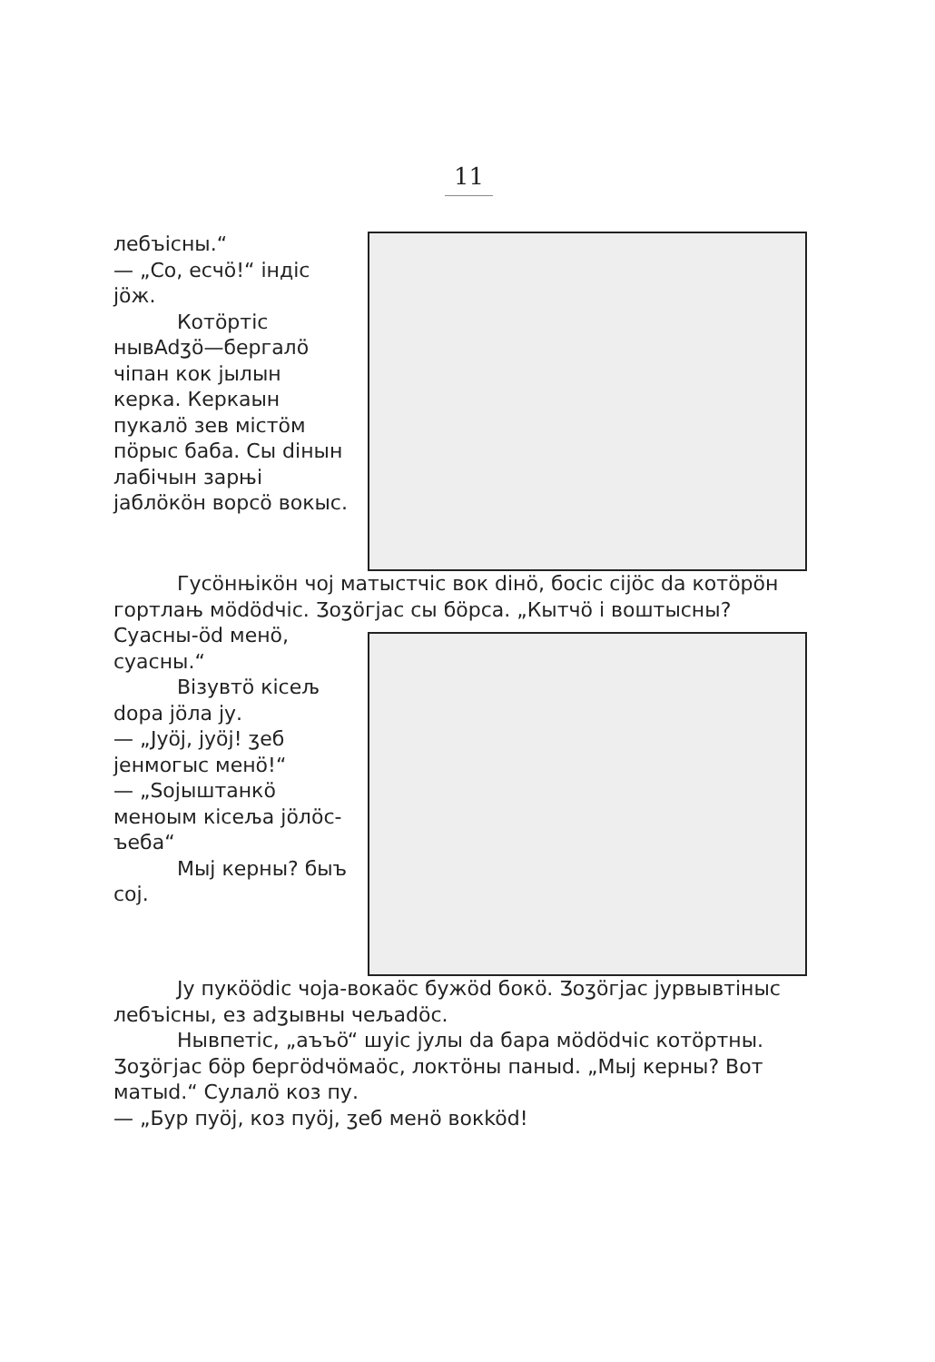11
лебъісны.“
— „Со, есчö!“ індіс jöж.
Котöртіс нывAdӡö—бергалö чіпан кок jылын керка. Керкаын пукалö зев містöм пöрыс баба. Сы dінын лабічын зарњі jаблöкöн ворсö вокыс.
Гусöнњікöн чоj матыстчіс вок dінö, босіс cijöс da котöрöн гортлањ мödödчіс. Ӡоӡöгjас сы бöрса. „Кытчö і воштысны?
Суасны-öd менö, суасны.“
Візувтö кісељ dора jöла jу.
— „Jуöj, jуöj! ӡеб jенмогыс менö!“
— „Sojыштанкö меноым кісеља jöлöс-ъеба“
Мыj керны? быъ соj.
Jу пукöödіс чоjа-вокаöс бужöd бокö. Ӡоӡöгjас jурвывтіныс лебъісны, ез adӡывны чељаdöс.
Нывпетіс, „аъъö“ шуіс jулы da бара мödödчіс котöртны. Ӡоӡöгjас бöр бергödчöмаöс, локтöны паныd. „Мыj керны? Вот матыd.“ Сулалö коз пу.
— „Бур пуöj, коз пуöj, ӡеб менö вокköd!